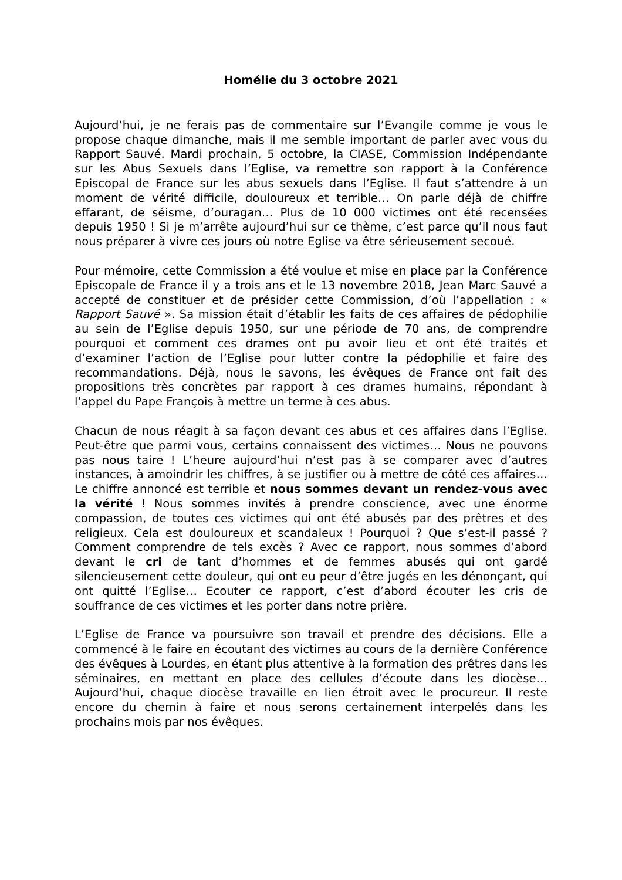Homélie du 3 octobre 2021
Aujourd’hui, je ne ferais pas de commentaire sur l’Evangile comme je vous le propose chaque dimanche, mais il me semble important de parler avec vous du Rapport Sauvé. Mardi prochain, 5 octobre, la CIASE, Commission Indépendante sur les Abus Sexuels dans l’Eglise, va remettre son rapport à la Conférence Episcopal de France sur les abus sexuels dans l’Eglise. Il faut s’attendre à un moment de vérité difficile, douloureux et terrible… On parle déjà de chiffre effarant, de séisme, d’ouragan… Plus de 10 000 victimes ont été recensées depuis 1950 ! Si je m’arrête aujourd’hui sur ce thème, c’est parce qu’il nous faut nous préparer à vivre ces jours où notre Eglise va être sérieusement secoué.
Pour mémoire, cette Commission a été voulue et mise en place par la Conférence Episcopale de France il y a trois ans et le 13 novembre 2018, Jean Marc Sauvé a accepté de constituer et de présider cette Commission, d’où l’appellation : « Rapport Sauvé ». Sa mission était d’établir les faits de ces affaires de pédophilie au sein de l’Eglise depuis 1950, sur une période de 70 ans, de comprendre pourquoi et comment ces drames ont pu avoir lieu et ont été traités et d’examiner l’action de l’Eglise pour lutter contre la pédophilie et faire des recommandations. Déjà, nous le savons, les évêques de France ont fait des propositions très concrètes par rapport à ces drames humains, répondant à l’appel du Pape François à mettre un terme à ces abus.
Chacun de nous réagit à sa façon devant ces abus et ces affaires dans l’Eglise. Peut-être que parmi vous, certains connaissent des victimes… Nous ne pouvons pas nous taire ! L’heure aujourd’hui n’est pas à se comparer avec d’autres instances, à amoindrir les chiffres, à se justifier ou à mettre de côté ces affaires… Le chiffre annoncé est terrible et nous sommes devant un rendez-vous avec la vérité ! Nous sommes invités à prendre conscience, avec une énorme compassion, de toutes ces victimes qui ont été abusés par des prêtres et des religieux. Cela est douloureux et scandaleux ! Pourquoi ? Que s’est-il passé ? Comment comprendre de tels excès ? Avec ce rapport, nous sommes d’abord devant le cri de tant d’hommes et de femmes abusés qui ont gardé silencieusement cette douleur, qui ont eu peur d’être jugés en les dénonçant, qui ont quitté l’Eglise… Ecouter ce rapport, c’est d’abord écouter les cris de souffrance de ces victimes et les porter dans notre prière.
L’Eglise de France va poursuivre son travail et prendre des décisions. Elle a commencé à le faire en écoutant des victimes au cours de la dernière Conférence des évêques à Lourdes, en étant plus attentive à la formation des prêtres dans les séminaires, en mettant en place des cellules d’écoute dans les diocèse… Aujourd’hui, chaque diocèse travaille en lien étroit avec le procureur. Il reste encore du chemin à faire et nous serons certainement interpelés dans les prochains mois par nos évêques.